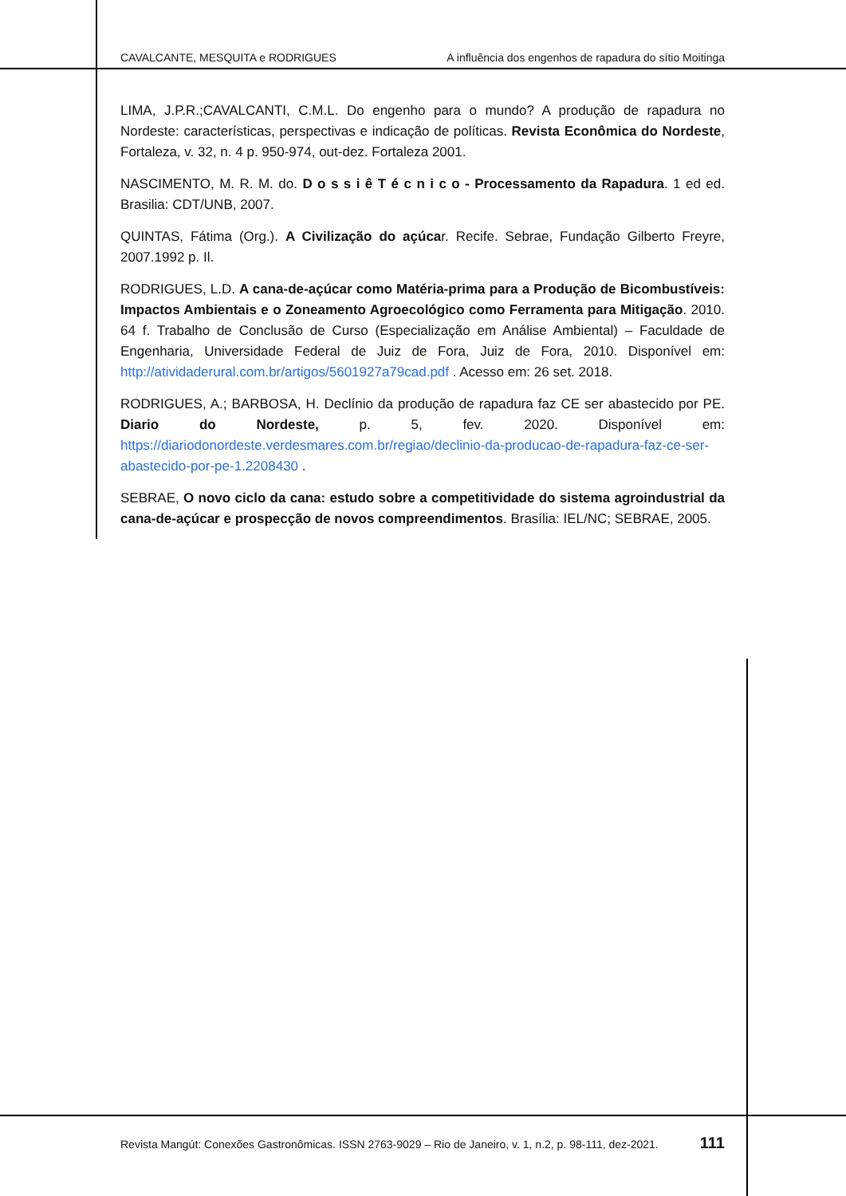CAVALCANTE, MESQUITA e RODRIGUES A influência dos engenhos de rapadura do sítio Moitinga
LIMA, J.P.R.;CAVALCANTI, C.M.L. Do engenho para o mundo? A produção de rapadura no Nordeste: características, perspectivas e indicação de políticas. Revista Econômica do Nordeste, Fortaleza, v. 32, n. 4 p. 950-974, out-dez. Fortaleza 2001.
NASCIMENTO, M. R. M. do. D o s s i ê T é c n i c o - Processamento da Rapadura. 1 ed ed. Brasilia: CDT/UNB, 2007.
QUINTAS, Fátima (Org.). A Civilização do açúcar. Recife. Sebrae, Fundação Gilberto Freyre, 2007.1992 p. Il.
RODRIGUES, L.D. A cana-de-açúcar como Matéria-prima para a Produção de Bicombustíveis: Impactos Ambientais e o Zoneamento Agroecológico como Ferramenta para Mitigação. 2010. 64 f. Trabalho de Conclusão de Curso (Especialização em Análise Ambiental) – Faculdade de Engenharia, Universidade Federal de Juiz de Fora, Juiz de Fora, 2010. Disponível em: http://atividaderural.com.br/artigos/5601927a79cad.pdf . Acesso em: 26 set. 2018.
RODRIGUES, A.; BARBOSA, H. Declínio da produção de rapadura faz CE ser abastecido por PE. Diario do Nordeste, p. 5, fev. 2020. Disponível em: https://diariodonordeste.verdesmares.com.br/regiao/declinio-da-producao-de-rapadura-faz-ce-ser-abastecido-por-pe-1.2208430 .
SEBRAE, O novo ciclo da cana: estudo sobre a competitividade do sistema agroindustrial da cana-de-açúcar e prospecção de novos compreendimentos. Brasília: IEL/NC; SEBRAE, 2005.
Revista Mangút: Conexões Gastronômicas. ISSN 2763-9029 – Rio de Janeiro, v. 1, n.2, p. 98-111, dez-2021. 111